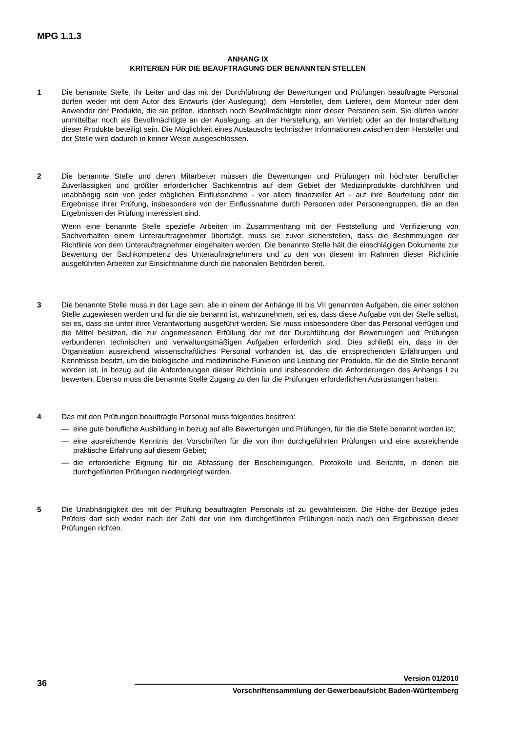MPG 1.1.3
ANHANG IX
KRITERIEN FÜR DIE BEAUFTRAGUNG DER BENANNTEN STELLEN
1 Die benannte Stelle, ihr Leiter und das mit der Durchführung der Bewertungen und Prüfungen beauftragte Personal dürfen weder mit dem Autor des Entwurfs (der Auslegung), dem Hersteller, dem Lieferer, dem Monteur oder dem Anwender der Produkte, die sie prüfen, identisch noch Bevollmächtigte einer dieser Personen sein. Sie dürfen weder unmittelbar noch als Bevollmächtigte an der Auslegung, an der Herstellung, am Vertrieb oder an der Instandhaltung dieser Produkte beteiligt sein. Die Möglichkeit eines Austauschs technischer Informationen zwischen dem Hersteller und der Stelle wird dadurch in keiner Weise ausgeschlossen.
2 Die benannte Stelle und deren Mitarbeiter müssen die Bewertungen und Prüfungen mit höchster beruflicher Zuverlässigkeit und größter erforderlicher Sachkenntnis auf dem Gebiet der Medizinprodukte durchführen und unabhängig sein von jeder möglichen Einflussnahme - vor allem finanzieller Art - auf ihre Beurteilung oder die Ergebnisse ihrer Prüfung, insbesondere von der Einflussnahme durch Personen oder Personengruppen, die an den Ergebnissen der Prüfung interessiert sind.
Wenn eine benannte Stelle spezielle Arbeiten im Zusammenhang mit der Feststellung und Verifizierung von Sachverhalten einem Unterauftragnehmer überträgt, muss sie zuvor sicherstellen, dass die Bestimmungen der Richtlinie von dem Unterauftragnehmer eingehalten werden. Die benannte Stelle hält die einschlägigen Dokumente zur Bewertung der Sachkompetenz des Unterauftragnehmers und zu den von diesem im Rahmen dieser Richtlinie ausgeführten Arbeiten zur Einsichtnahme durch die nationalen Behörden bereit.
3 Die benannte Stelle muss in der Lage sein, alle in einem der Anhänge III bis VII genannten Aufgaben, die einer solchen Stelle zugewiesen werden und für die sie benannt ist, wahrzunehmen, sei es, dass diese Aufgabe von der Stelle selbst, sei es, dass sie unter ihrer Verantwortung ausgeführt werden. Sie muss insbesondere über das Personal verfügen und die Mittel besitzen, die zur angemessenen Erfüllung der mit der Durchführung der Bewertungen und Prüfungen verbundenen technischen und verwaltungsmäßigen Aufgaben erforderlich sind. Dies schließt ein, dass in der Organisation ausreichend wissenschaftliches Personal vorhanden ist, das die entsprechenden Erfahrungen und Kenntnisse besitzt, um die biologische und medizinische Funktion und Leistung der Produkte, für die die Stelle benannt worden ist, in bezug auf die Anforderungen dieser Richtlinie und insbesondere die Anforderungen des Anhangs I zu bewerten. Ebenso muss die benannte Stelle Zugang zu den für die Prüfungen erforderlichen Ausrüstungen haben.
4 Das mit den Prüfungen beauftragte Personal muss folgendes besitzen:
— eine gute berufliche Ausbildung in bezug auf alle Bewertungen und Prüfungen, für die die Stelle benannt worden ist;
— eine ausreichende Kenntnis der Vorschriften für die von ihm durchgeführten Prüfungen und eine ausreichende praktische Erfahrung auf diesem Gebiet;
— die erforderliche Eignung für die Abfassung der Bescheinigungen, Protokolle und Berichte, in denen die durchgeführten Prüfungen niedergelegt werden.
5 Die Unabhängigkeit des mit der Prüfung beauftragten Personals ist zu gewährleisten. Die Höhe der Bezüge jedes Prüfers darf sich weder nach der Zahl der von ihm durchgeführten Prüfungen noch nach den Ergebnissen dieser Prüfungen richten.
Version 01/2010
36 Vorschriftensammlung der Gewerbeaufsicht Baden-Württemberg